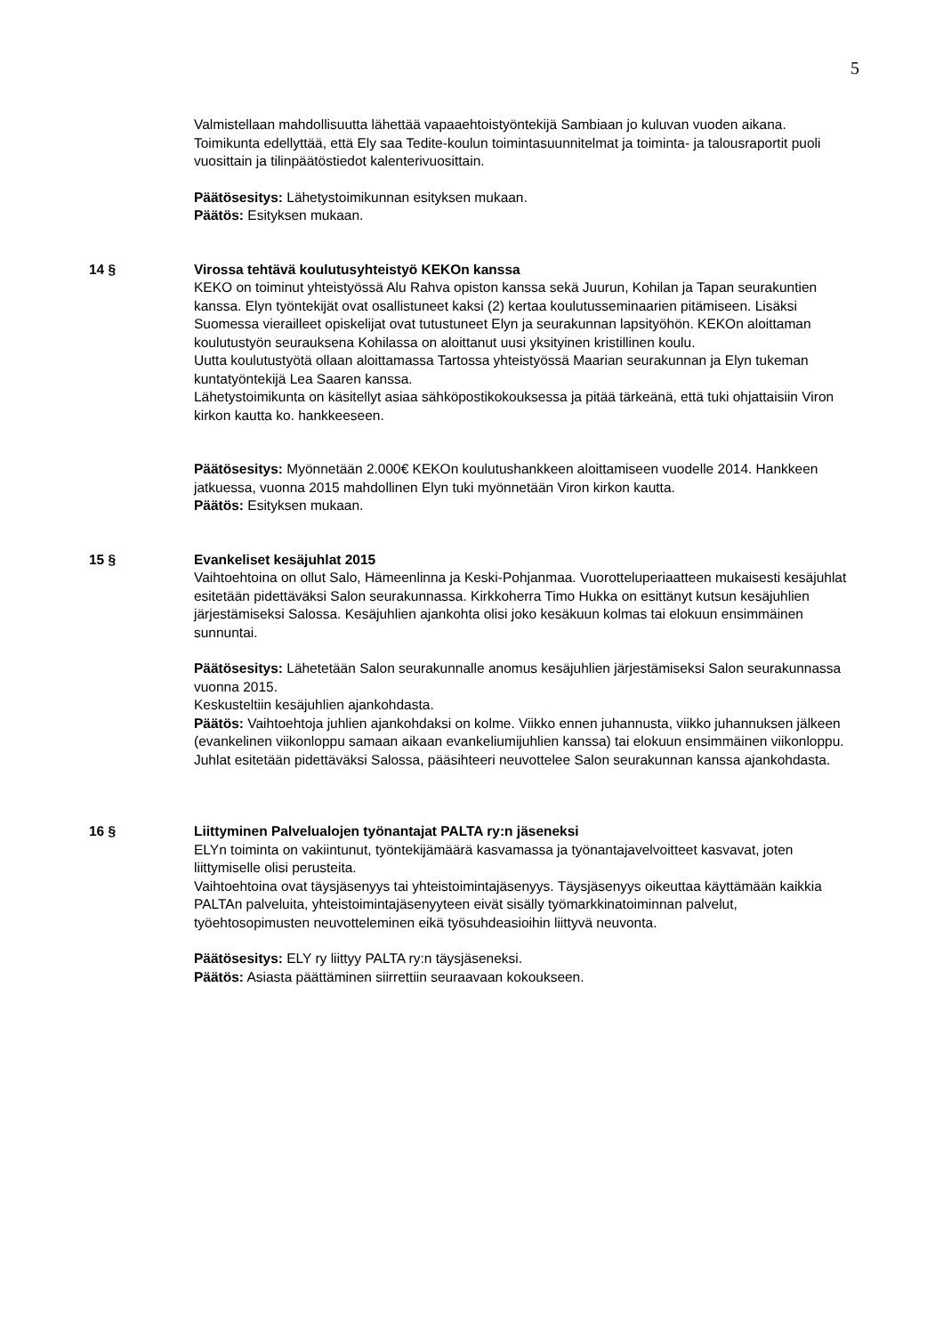5
Valmistellaan mahdollisuutta lähettää vapaaehtoistyöntekijä Sambiaan jo kuluvan vuoden aikana. Toimikunta edellyttää, että Ely saa Tedite-koulun toimintasuunnitelmat ja toiminta- ja talousraportit puoli vuosittain ja tilinpäätöstiedot kalenterivuosittain.
Päätösesitys: Lähetystoimikunnan esityksen mukaan.
Päätös: Esityksen mukaan.
14 § Virossa tehtävä koulutusyhteistyö KEKOn kanssa
KEKO on toiminut yhteistyössä Alu Rahva opiston kanssa sekä Juurun, Kohilan ja Tapan seurakuntien kanssa. Elyn työntekijät ovat osallistuneet kaksi (2) kertaa koulutusseminaarien pitämiseen. Lisäksi Suomessa vierailleet opiskelijat ovat tutustuneet Elyn ja seurakunnan lapsityöhön. KEKOn aloittaman koulutustyön seurauksena Kohilassa on aloittanut uusi yksityinen kristillinen koulu.
Uutta koulutustyötä ollaan aloittamassa Tartossa yhteistyössä Maarian seurakunnan ja Elyn tukeman kuntatyöntekijä Lea Saaren kanssa.
Lähetystoimikunta on käsitellyt asiaa sähköpostikokouksessa ja pitää tärkeänä, että tuki ohjattaisiin Viron kirkon kautta ko. hankkeeseen.
Päätösesitys: Myönnetään 2.000€ KEKOn koulutushankkeen aloittamiseen vuodelle 2014. Hankkeen jatkuessa, vuonna 2015 mahdollinen Elyn tuki myönnetään Viron kirkon kautta.
Päätös: Esityksen mukaan.
15 § Evankeliset kesäjuhlat 2015
Vaihtoehtoina on ollut Salo, Hämeenlinna ja Keski-Pohjanmaa. Vuorotteluperiaatteen mukaisesti kesäjuhlat esitetään pidettäväksi Salon seurakunnassa. Kirkkoherra Timo Hukka on esittänyt kutsun kesäjuhlien järjestämiseksi Salossa. Kesäjuhlien ajankohta olisi joko kesäkuun kolmas tai elokuun ensimmäinen sunnuntai.
Päätösesitys: Lähetetään Salon seurakunnalle anomus kesäjuhlien järjestämiseksi Salon seurakunnassa vuonna 2015.
Keskusteltiin kesäjuhlien ajankohdasta.
Päätös: Vaihtoehtoja juhlien ajankohdaksi on kolme. Viikko ennen juhannusta, viikko juhannuksen jälkeen (evankelinen viikonloppu samaan aikaan evankeliumijuhlien kanssa) tai elokuun ensimmäinen viikonloppu. Juhlat esitetään pidettäväksi Salossa, pääsihteeri neuvottelee Salon seurakunnan kanssa ajankohdasta.
16 § Liittyminen Palvelualojen työnantajat PALTA ry:n jäseneksi
ELYn toiminta on vakiintunut, työntekijämäärä kasvamassa ja työnantajavelvoitteet kasvavat, joten liittymiselle olisi perusteita.
Vaihtoehtoina ovat täysjäsenyys tai yhteistoimintajäsenyys. Täysjäsenyys oikeuttaa käyttämään kaikkia PALTAn palveluita, yhteistoimintajäsenyyteen eivät sisälly työmarkkinatoiminnan palvelut, työehtosopimusten neuvotteleminen eikä työsuhdeasioihin liittyvä neuvonta.
Päätösesitys: ELY ry liittyy PALTA ry:n täysjäseneksi.
Päätös: Asiasta päättäminen siirrettiin seuraavaan kokoukseen.